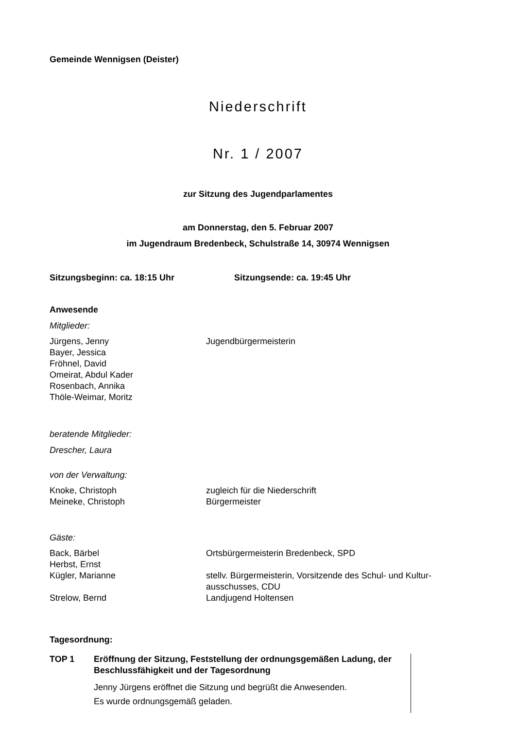Gemeinde Wennigsen (Deister)
Niederschrift
Nr. 1 / 2007
zur Sitzung des Jugendparlamentes
am Donnerstag, den 5. Februar 2007
im Jugendraum Bredenbeck, Schulstraße 14, 30974 Wennigsen
Sitzungsbeginn: ca. 18:15 Uhr Sitzungsende: ca. 19:45 Uhr
Anwesende
Mitglieder:
Jürgens, Jenny Jugendbürgermeisterin
Bayer, Jessica
Fröhnel, David
Omeirat, Abdul Kader
Rosenbach, Annika
Thöle-Weimar, Moritz
beratende Mitglieder:
Drescher, Laura
von der Verwaltung:
Knoke, Christoph zugleich für die Niederschrift
Meineke, Christoph Bürgermeister
Gäste:
Back, Bärbel Ortsbürgermeisterin Bredenbeck, SPD
Herbst, Ernst
Kügler, Marianne stellv. Bürgermeisterin, Vorsitzende des Schul- und Kultur-
ausschusses, CDU
Strelow, Bernd Landjugend Holtensen
Tagesordnung:
TOP 1 Eröffnung der Sitzung, Feststellung der ordnungsgemäßen Ladung, der Beschlussfähigkeit und der Tagesordnung
Jenny Jürgens eröffnet die Sitzung und begrüßt die Anwesenden.
Es wurde ordnungsgemäß geladen.